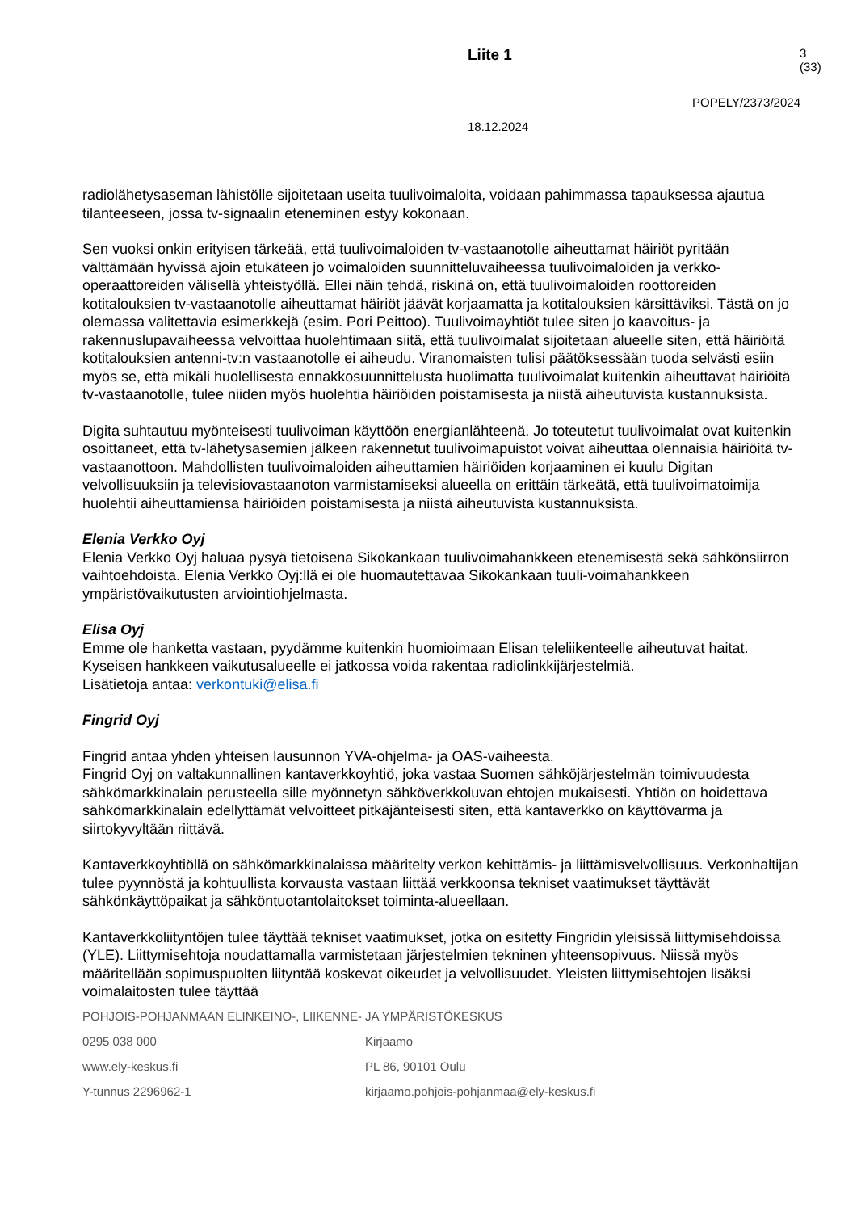Liite 1 3 (33)
POPELY/2373/2024
18.12.2024
radiolähetysaseman lähistölle sijoitetaan useita tuulivoimaloita, voidaan pahimmassa tapauksessa ajautua tilanteeseen, jossa tv-signaalin eteneminen estyy kokonaan.
Sen vuoksi onkin erityisen tärkeää, että tuulivoimaloiden tv-vastaanotolle aiheuttamat häiriöt pyritään välttämään hyvissä ajoin etukäteen jo voimaloiden suunnitteluvaiheessa tuulivoimaloiden ja verkko-operaattoreiden välisellä yhteistyöllä. Ellei näin tehdä, riskinä on, että tuulivoimaloiden roottoreiden kotitalouksien tv-vastaanotolle aiheuttamat häiriöt jäävät korjaamatta ja kotitalouksien kärsittäviksi. Tästä on jo olemassa valitettavia esimerkkejä (esim. Pori Peittoo). Tuulivoimayhtiöt tulee siten jo kaavoitus- ja rakennuslupavaiheessa velvoittaa huolehtimaan siitä, että tuulivoimalat sijoitetaan alueelle siten, että häiriöitä kotitalouksien antenni-tv:n vastaanotolle ei aiheudu. Viranomaisten tulisi päätöksessään tuoda selvästi esiin myös se, että mikäli huolellisesta ennakkosuunnittelusta huolimatta tuulivoimalat kuitenkin aiheuttavat häiriöitä tv-vastaanotolle, tulee niiden myös huolehtia häiriöiden poistamisesta ja niistä aiheutuvista kustannuksista.
Digita suhtautuu myönteisesti tuulivoiman käyttöön energianlähteenä. Jo toteutetut tuulivoimalat ovat kuitenkin osoittaneet, että tv-lähetysasemien jälkeen rakennetut tuulivoimapuistot voivat aiheuttaa olennaisia häiriöitä tv-vastaanottoon. Mahdollisten tuulivoimaloiden aiheuttamien häiriöiden korjaaminen ei kuulu Digitan velvollisuuksiin ja televisiovastaanoton varmistamiseksi alueella on erittäin tärkeätä, että tuulivoimatoimija huolehtii aiheuttamiensa häiriöiden poistamisesta ja niistä aiheutuvista kustannuksista.
Elenia Verkko Oyj
Elenia Verkko Oyj haluaa pysyä tietoisena Sikokankaan tuulivoimahankkeen etenemisestä sekä sähkönsiirron vaihtoehdoista. Elenia Verkko Oyj:llä ei ole huomautettavaa Sikokankaan tuuli-voimahankkeen ympäristövaikutusten arviointiohjelmasta.
Elisa Oyj
Emme ole hanketta vastaan, pyydämme kuitenkin huomioimaan Elisan teleliikenteelle aiheutuvat haitat. Kyseisen hankkeen vaikutusalueelle ei jatkossa voida rakentaa radiolinkkijärjestelmiä.
Lisätietoja antaa: verkontuki@elisa.fi
Fingrid Oyj
Fingrid antaa yhden yhteisen lausunnon YVA-ohjelma- ja OAS-vaiheesta.
Fingrid Oyj on valtakunnallinen kantaverkkoyhtiö, joka vastaa Suomen sähköjärjestelmän toimivuudesta sähkömarkkinalain perusteella sille myönnetyn sähköverkkoluvan ehtojen mukaisesti. Yhtiön on hoidettava sähkömarkkinalain edellyttämät velvoitteet pitkäjänteisesti siten, että kantaverkko on käyttövarma ja siirtokyvyltään riittävä.
Kantaverkkoyhtiöllä on sähkömarkkinalaissa määritelty verkon kehittämis- ja liittämisvelvollisuus. Verkonhaltijan tulee pyynnöstä ja kohtuullista korvausta vastaan liittää verkkoonsa tekniset vaatimukset täyttävät sähkönkäyttöpaikat ja sähköntuotantolaitokset toiminta-alueellaan.
Kantaverkkoliityntöjen tulee täyttää tekniset vaatimukset, jotka on esitetty Fingridin yleisissä liittymisehdoissa (YLE). Liittymisehtoja noudattamalla varmistetaan järjestelmien tekninen yhteensopivuus. Niissä myös määritellään sopimuspuolten liityntää koskevat oikeudet ja velvollisuudet. Yleisten liittymisehtojen lisäksi voimalaitosten tulee täyttää
POHJOIS-POHJANMAAN ELINKEINO-, LIIKENNE- JA YMPÄRISTÖKESKUS
0295 038 000 Kirjaamo
www.ely-keskus.fi PL 86, 90101 Oulu
Y-tunnus 2296962-1 kirjaamo.pohjois-pohjanmaa@ely-keskus.fi